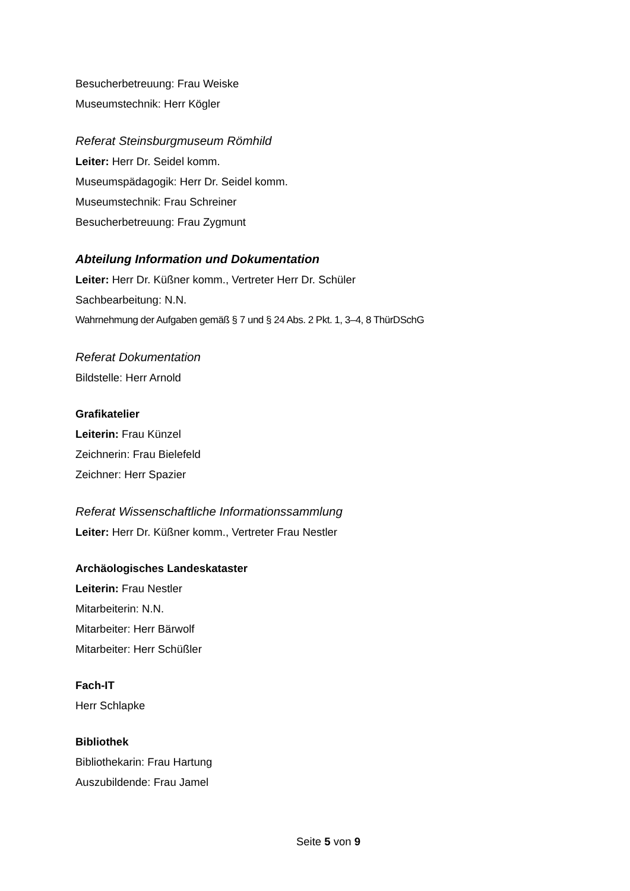Besucherbetreuung: Frau Weiske
Museumstechnik: Herr Kögler
Referat Steinsburgmuseum Römhild
Leiter: Herr Dr. Seidel komm.
Museumspädagogik: Herr Dr. Seidel komm.
Museumstechnik: Frau Schreiner
Besucherbetreuung: Frau Zygmunt
Abteilung Information und Dokumentation
Leiter: Herr Dr. Küßner komm., Vertreter Herr Dr. Schüler
Sachbearbeitung: N.N.
Wahrnehmung der Aufgaben gemäß § 7 und § 24 Abs. 2 Pkt. 1, 3–4, 8 ThürDSchG
Referat Dokumentation
Bildstelle: Herr Arnold
Grafikatelier
Leiterin: Frau Künzel
Zeichnerin: Frau Bielefeld
Zeichner: Herr Spazier
Referat Wissenschaftliche Informationssammlung
Leiter: Herr Dr. Küßner komm., Vertreter Frau Nestler
Archäologisches Landeskataster
Leiterin: Frau Nestler
Mitarbeiterin: N.N.
Mitarbeiter: Herr Bärwolf
Mitarbeiter: Herr Schüßler
Fach-IT
Herr Schlapke
Bibliothek
Bibliothekarin: Frau Hartung
Auszubildende: Frau Jamel
Seite 5 von 9